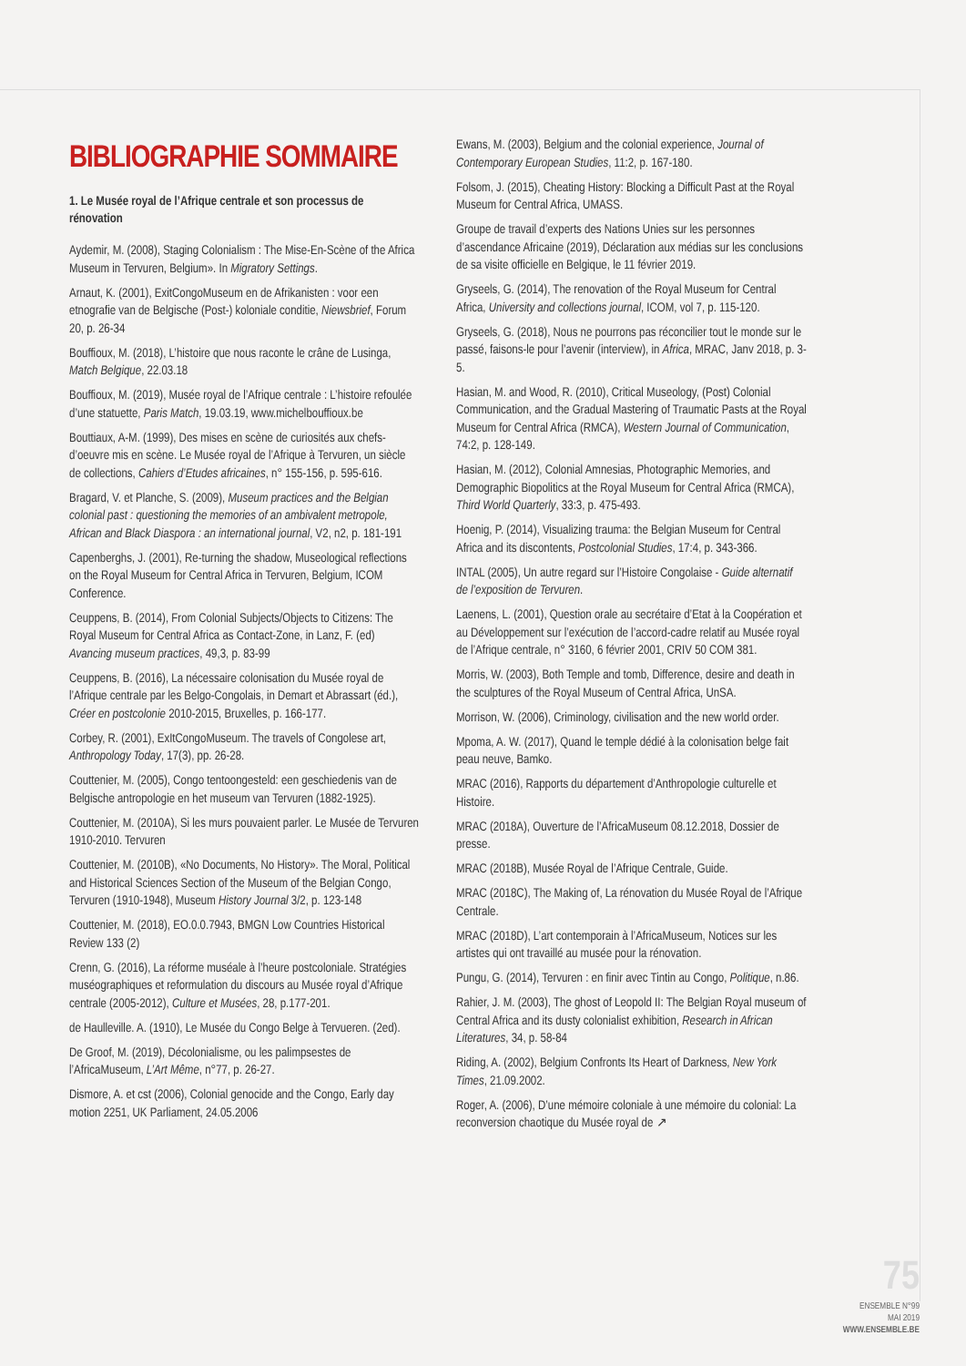BIBLIOGRAPHIE SOMMAIRE
1. Le Musée royal de l’Afrique centrale et son processus de rénovation
Aydemir, M. (2008), Staging Colonialism : The Mise-En-Scène of the Africa Museum in Tervuren, Belgium». In Migratory Settings.
Arnaut, K. (2001), ExitCongoMuseum en de Afrikanisten : voor een etnografie van de Belgische (Post-) koloniale conditie, Niewsbrief, Forum 20, p. 26-34
Bouffioux, M. (2018), L’histoire que nous raconte le crâne de Lusinga, Match Belgique, 22.03.18
Bouffioux, M. (2019), Musée royal de l’Afrique centrale : L’histoire refoulée d’une statuette, Paris Match, 19.03.19, www.michelbouffioux.be
Bouttiaux, A-M. (1999), Des mises en scène de curiosités aux chefs-d’oeuvre mis en scène. Le Musée royal de l’Afrique à Tervuren, un siècle de collections, Cahiers d’Etudes africaines, n° 155-156, p. 595-616.
Bragard, V. et Planche, S. (2009), Museum practices and the Belgian colonial past : questioning the memories of an ambivalent metropole, African and Black Diaspora : an international journal, V2, n2, p. 181-191
Capenberghs, J. (2001), Re-turning the shadow, Museological reflections on the Royal Museum for Central Africa in Tervuren, Belgium, ICOM Conference.
Ceuppens, B. (2014), From Colonial Subjects/Objects to Citizens: The Royal Museum for Central Africa as Contact-Zone, in Lanz, F. (ed) Avancing museum practices, 49,3, p. 83-99
Ceuppens, B. (2016), La nécessaire colonisation du Musée royal de l’Afrique centrale par les Belgo-Congolais, in Demart et Abrassart (éd.), Créer en postcolonie 2010-2015, Bruxelles, p. 166-177.
Corbey, R. (2001), ExItCongoMuseum. The travels of Congolese art, Anthropology Today, 17(3), pp. 26-28.
Couttenier, M. (2005), Congo tentoongesteld: een geschiedenis van de Belgische antropologie en het museum van Tervuren (1882-1925).
Couttenier, M. (2010A), Si les murs pouvaient parler. Le Musée de Tervuren 1910-2010. Tervuren
Couttenier, M. (2010B), «No Documents, No History». The Moral, Political and Historical Sciences Section of the Museum of the Belgian Congo, Tervuren (1910-1948), Museum History Journal 3/2, p. 123-148
Couttenier, M. (2018), EO.0.0.7943, BMGN Low Countries Historical Review 133 (2)
Crenn, G. (2016), La réforme muséale à l’heure postcoloniale. Stratégies muséographiques et reformulation du discours au Musée royal d’Afrique centrale (2005-2012), Culture et Musées, 28, p.177-201.
de Haulleville. A. (1910), Le Musée du Congo Belge à Tervueren. (2ed).
De Groof, M. (2019), Décolonialisme, ou les palimpsestes de l’AfricaMuseum, L’Art Même, n°77, p. 26-27.
Dismore, A. et cst (2006), Colonial genocide and the Congo, Early day motion 2251, UK Parliament, 24.05.2006
Ewans, M. (2003), Belgium and the colonial experience, Journal of Contemporary European Studies, 11:2, p. 167-180.
Folsom, J. (2015), Cheating History: Blocking a Difficult Past at the Royal Museum for Central Africa, UMASS.
Groupe de travail d’experts des Nations Unies sur les personnes d’ascendance Africaine (2019), Déclaration aux médias sur les conclusions de sa visite officielle en Belgique, le 11 février 2019.
Gryseels, G. (2014), The renovation of the Royal Museum for Central Africa, University and collections journal, ICOM, vol 7, p. 115-120.
Gryseels, G. (2018), Nous ne pourrons pas réconcilier tout le monde sur le passé, faisons-le pour l’avenir (interview), in Africa, MRAC, Janv 2018, p. 3-5.
Hasian, M. and Wood, R. (2010), Critical Museology, (Post) Colonial Communication, and the Gradual Mastering of Traumatic Pasts at the Royal Museum for Central Africa (RMCA), Western Journal of Communication, 74:2, p. 128-149.
Hasian, M. (2012), Colonial Amnesias, Photographic Memories, and Demographic Biopolitics at the Royal Museum for Central Africa (RMCA), Third World Quarterly, 33:3, p. 475-493.
Hoenig, P. (2014), Visualizing trauma: the Belgian Museum for Central Africa and its discontents, Postcolonial Studies, 17:4, p. 343-366.
INTAL (2005), Un autre regard sur l’Histoire Congolaise - Guide alternatif de l’exposition de Tervuren.
Laenens, L. (2001), Question orale au secrétaire d’Etat à la Coopération et au Développement sur l’exécution de l’accord-cadre relatif au Musée royal de l’Afrique centrale, n° 3160, 6 février 2001, CRIV 50 COM 381.
Morris, W. (2003), Both Temple and tomb, Difference, desire and death in the sculptures of the Royal Museum of Central Africa, UnSA.
Morrison, W. (2006), Criminology, civilisation and the new world order.
Mpoma, A. W. (2017), Quand le temple dédié à la colonisation belge fait peau neuve, Bamko.
MRAC (2016), Rapports du département d’Anthropologie culturelle et Histoire.
MRAC (2018A), Ouverture de l’AfricaMuseum 08.12.2018, Dossier de presse.
MRAC (2018B), Musée Royal de l’Afrique Centrale, Guide.
MRAC (2018C), The Making of, La rénovation du Musée Royal de l’Afrique Centrale.
MRAC (2018D), L’art contemporain à l’AfricaMuseum, Notices sur les artistes qui ont travaillé au musée pour la rénovation.
Pungu, G. (2014), Tervuren : en finir avec Tintin au Congo, Politique, n.86.
Rahier, J. M. (2003), The ghost of Leopold II: The Belgian Royal museum of Central Africa and its dusty colonialist exhibition, Research in African Literatures, 34, p. 58-84
Riding, A. (2002), Belgium Confronts Its Heart of Darkness, New York Times, 21.09.2002.
Roger, A. (2006), D’une mémoire coloniale à une mémoire du colonial: La reconversion chaotique du Musée royal de ↗
75
ENSEMBLE N°99
MAI 2019
WWW.ENSEMBLE.BE